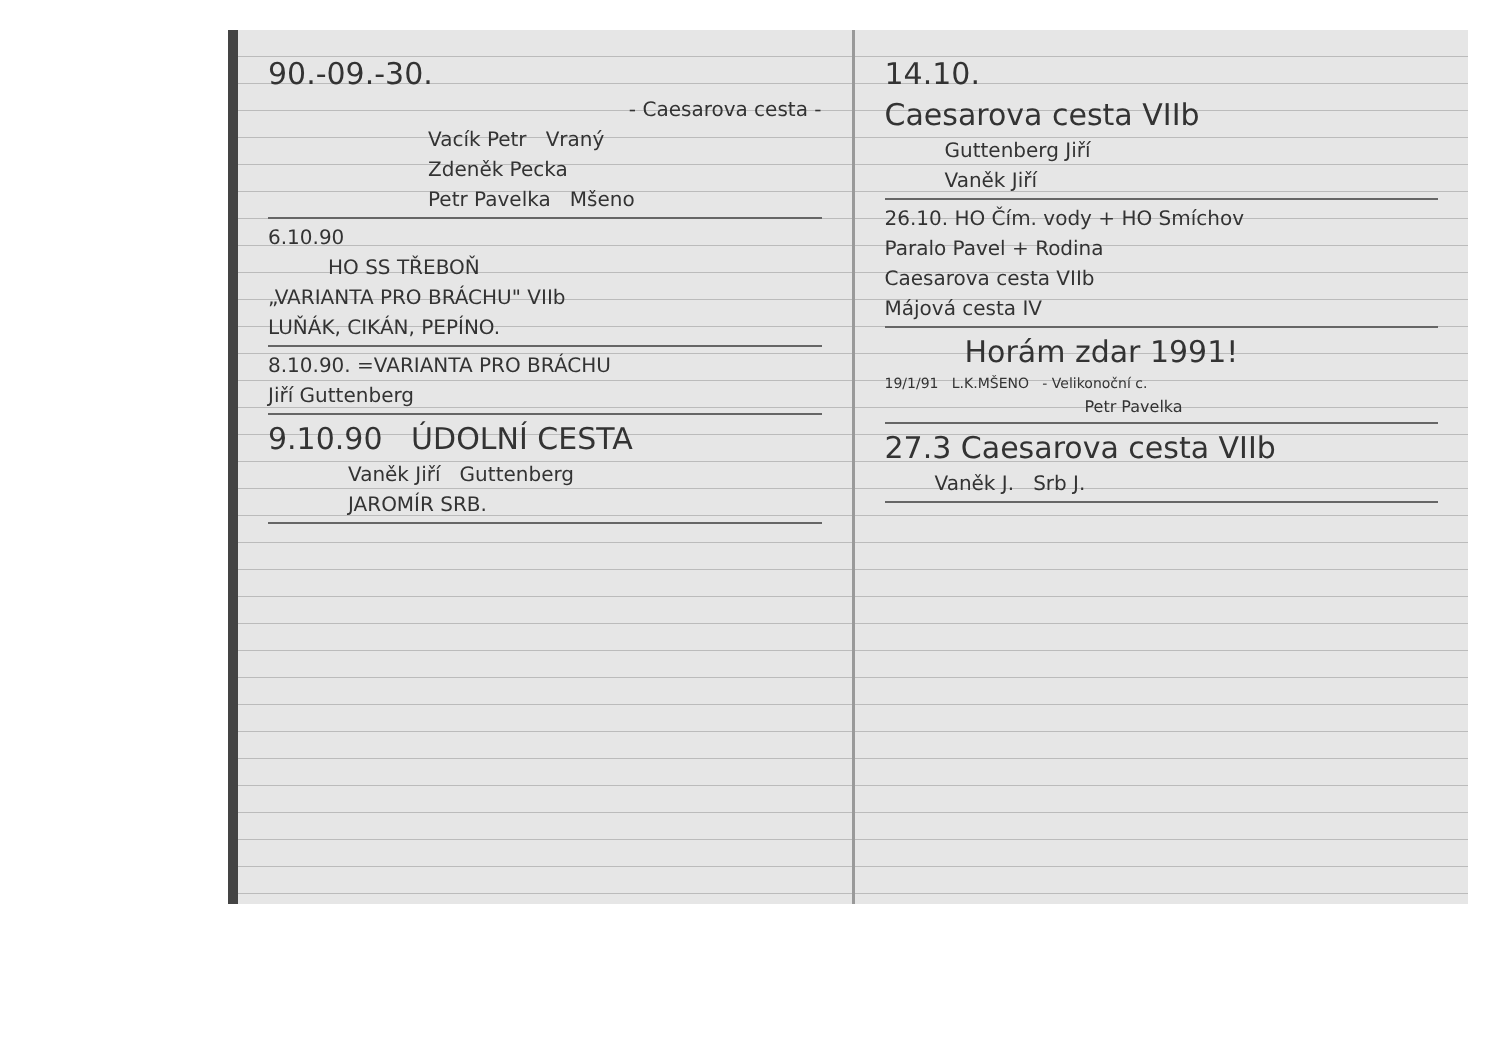90.-09.-30.
- Caesarova cesta -
Vacík Petr Vraný
Zdeněk Pecka
Petr Pavelka Mšeno
6.10.90
HO SS TŘEBOŇ
„VARIANTA PRO BRÁCHU" VIIb
LUŇÁK, CIKÁN, PEPÍNO.
8.10.90. =VARIANTA PRO BRÁCHU
Jiří Guttenberg
9.10.90 ÚDOLNÍ CESTA
Vaněk Jiří Guttenberg
JAROMÍR SRB.
14.10.
Caesarova cesta VIIb
Guttenberg Jiří
Vaněk Jiří
26.10. HO Čím. vody + HO Smíchov
Paralo Pavel + Rodina
Caesarova cesta VIIb
Májová cesta IV
Horám zdar 1991!
19/1/91 L.K.MŠENO - Velikonoční c.
Petr Pavelka
27.3 Caesarova cesta VIIb
Vaněk J. Srb J.